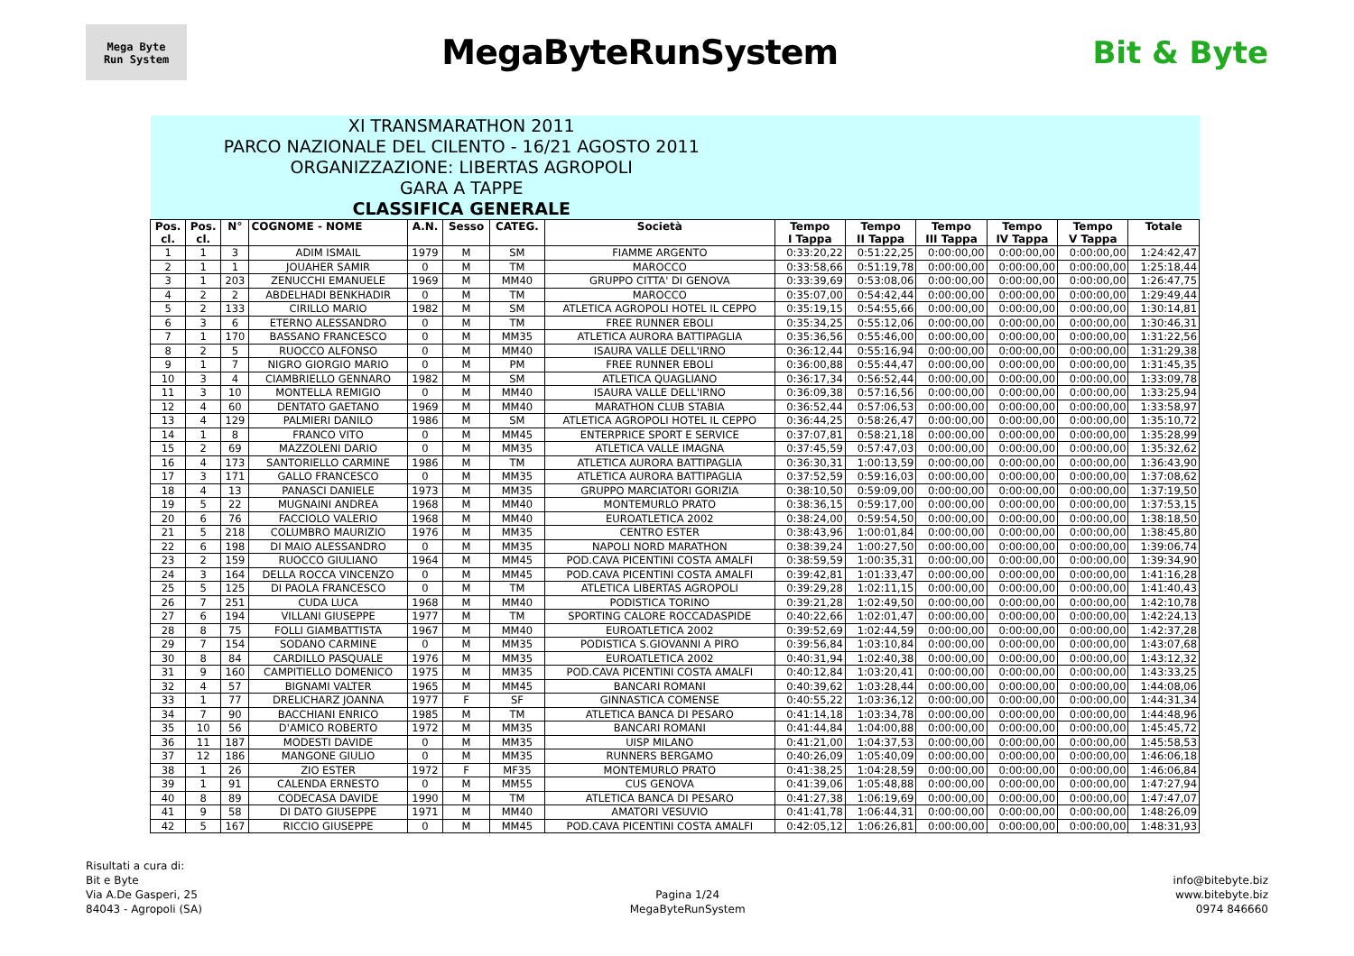Mega Byte
Run System
MegaByteRunSystem Bit & Byte
| XI TRANSMARATHON 2011 PARCO NAZIONALE DEL CILENTO - 16/21 AGOSTO 2011 ORGANIZZAZIONE: LIBERTAS AGROPOLI GARA A TAPPE CLASSIFICA GENERALE | | | | | | | | | | | | | |
| Pos. cl. | Pos. cl. | N° | COGNOME - NOME | A.N. | Sesso | CATEG. | Società | Tempo I Tappa | Tempo II Tappa | Tempo III Tappa | Tempo IV Tappa | Tempo V Tappa | Totale |
| 1 | 1 | 3 | ADIM ISMAIL | 1979 | M | SM | FIAMME ARGENTO | 0:33:20,22 | 0:51:22,25 | 0:00:00,00 | 0:00:00,00 | 0:00:00,00 | 1:24:42,47 |
| 2 | 1 | 1 | JOUAHER SAMIR | 0 | M | TM | MAROCCO | 0:33:58,66 | 0:51:19,78 | 0:00:00,00 | 0:00:00,00 | 0:00:00,00 | 1:25:18,44 |
| 3 | 1 | 203 | ZENUCCHI EMANUELE | 1969 | M | MM40 | GRUPPO CITTA' DI GENOVA | 0:33:39,69 | 0:53:08,06 | 0:00:00,00 | 0:00:00,00 | 0:00:00,00 | 1:26:47,75 |
| 4 | 2 | 2 | ABDELHADI BENKHADIR | 0 | M | TM | MAROCCO | 0:35:07,00 | 0:54:42,44 | 0:00:00,00 | 0:00:00,00 | 0:00:00,00 | 1:29:49,44 |
| 5 | 2 | 133 | CIRILLO MARIO | 1982 | M | SM | ATLETICA AGROPOLI HOTEL IL CEPPO | 0:35:19,15 | 0:54:55,66 | 0:00:00,00 | 0:00:00,00 | 0:00:00,00 | 1:30:14,81 |
| 6 | 3 | 6 | ETERNO ALESSANDRO | 0 | M | TM | FREE RUNNER EBOLI | 0:35:34,25 | 0:55:12,06 | 0:00:00,00 | 0:00:00,00 | 0:00:00,00 | 1:30:46,31 |
| 7 | 1 | 170 | BASSANO FRANCESCO | 0 | M | MM35 | ATLETICA AURORA BATTIPAGLIA | 0:35:36,56 | 0:55:46,00 | 0:00:00,00 | 0:00:00,00 | 0:00:00,00 | 1:31:22,56 |
| 8 | 2 | 5 | RUOCCO ALFONSO | 0 | M | MM40 | ISAURA VALLE DELL'IRNO | 0:36:12,44 | 0:55:16,94 | 0:00:00,00 | 0:00:00,00 | 0:00:00,00 | 1:31:29,38 |
| 9 | 1 | 7 | NIGRO GIORGIO MARIO | 0 | M | PM | FREE RUNNER EBOLI | 0:36:00,88 | 0:55:44,47 | 0:00:00,00 | 0:00:00,00 | 0:00:00,00 | 1:31:45,35 |
| 10 | 3 | 4 | CIAMBRIELLO GENNARO | 1982 | M | SM | ATLETICA QUAGLIANO | 0:36:17,34 | 0:56:52,44 | 0:00:00,00 | 0:00:00,00 | 0:00:00,00 | 1:33:09,78 |
| 11 | 3 | 10 | MONTELLA REMIGIO | 0 | M | MM40 | ISAURA VALLE DELL'IRNO | 0:36:09,38 | 0:57:16,56 | 0:00:00,00 | 0:00:00,00 | 0:00:00,00 | 1:33:25,94 |
| 12 | 4 | 60 | DENTATO GAETANO | 1969 | M | MM40 | MARATHON CLUB STABIA | 0:36:52,44 | 0:57:06,53 | 0:00:00,00 | 0:00:00,00 | 0:00:00,00 | 1:33:58,97 |
| 13 | 4 | 129 | PALMIERI DANILO | 1986 | M | SM | ATLETICA AGROPOLI HOTEL IL CEPPO | 0:36:44,25 | 0:58:26,47 | 0:00:00,00 | 0:00:00,00 | 0:00:00,00 | 1:35:10,72 |
| 14 | 1 | 8 | FRANCO VITO | 0 | M | MM45 | ENTERPRICE SPORT E SERVICE | 0:37:07,81 | 0:58:21,18 | 0:00:00,00 | 0:00:00,00 | 0:00:00,00 | 1:35:28,99 |
| 15 | 2 | 69 | MAZZOLENI DARIO | 0 | M | MM35 | ATLETICA VALLE IMAGNA | 0:37:45,59 | 0:57:47,03 | 0:00:00,00 | 0:00:00,00 | 0:00:00,00 | 1:35:32,62 |
| 16 | 4 | 173 | SANTORIELLO CARMINE | 1986 | M | TM | ATLETICA AURORA BATTIPAGLIA | 0:36:30,31 | 1:00:13,59 | 0:00:00,00 | 0:00:00,00 | 0:00:00,00 | 1:36:43,90 |
| 17 | 3 | 171 | GALLO FRANCESCO | 0 | M | MM35 | ATLETICA AURORA BATTIPAGLIA | 0:37:52,59 | 0:59:16,03 | 0:00:00,00 | 0:00:00,00 | 0:00:00,00 | 1:37:08,62 |
| 18 | 4 | 13 | PANASCI DANIELE | 1973 | M | MM35 | GRUPPO MARCIATORI GORIZIA | 0:38:10,50 | 0:59:09,00 | 0:00:00,00 | 0:00:00,00 | 0:00:00,00 | 1:37:19,50 |
| 19 | 5 | 22 | MUGNAINI ANDREA | 1968 | M | MM40 | MONTEMURLO PRATO | 0:38:36,15 | 0:59:17,00 | 0:00:00,00 | 0:00:00,00 | 0:00:00,00 | 1:37:53,15 |
| 20 | 6 | 76 | FACCIOLO VALERIO | 1968 | M | MM40 | EUROATLETICA 2002 | 0:38:24,00 | 0:59:54,50 | 0:00:00,00 | 0:00:00,00 | 0:00:00,00 | 1:38:18,50 |
| 21 | 5 | 218 | COLUMBRO MAURIZIO | 1976 | M | MM35 | CENTRO ESTER | 0:38:43,96 | 1:00:01,84 | 0:00:00,00 | 0:00:00,00 | 0:00:00,00 | 1:38:45,80 |
| 22 | 6 | 198 | DI MAIO ALESSANDRO | 0 | M | MM35 | NAPOLI NORD MARATHON | 0:38:39,24 | 1:00:27,50 | 0:00:00,00 | 0:00:00,00 | 0:00:00,00 | 1:39:06,74 |
| 23 | 2 | 159 | RUOCCO GIULIANO | 1964 | M | MM45 | POD.CAVA PICENTINI COSTA AMALFI | 0:38:59,59 | 1:00:35,31 | 0:00:00,00 | 0:00:00,00 | 0:00:00,00 | 1:39:34,90 |
| 24 | 3 | 164 | DELLA ROCCA VINCENZO | 0 | M | MM45 | POD.CAVA PICENTINI COSTA AMALFI | 0:39:42,81 | 1:01:33,47 | 0:00:00,00 | 0:00:00,00 | 0:00:00,00 | 1:41:16,28 |
| 25 | 5 | 125 | DI PAOLA FRANCESCO | 0 | M | TM | ATLETICA LIBERTAS AGROPOLI | 0:39:29,28 | 1:02:11,15 | 0:00:00,00 | 0:00:00,00 | 0:00:00,00 | 1:41:40,43 |
| 26 | 7 | 251 | CUDA LUCA | 1968 | M | MM40 | PODISTICA TORINO | 0:39:21,28 | 1:02:49,50 | 0:00:00,00 | 0:00:00,00 | 0:00:00,00 | 1:42:10,78 |
| 27 | 6 | 194 | VILLANI GIUSEPPE | 1977 | M | TM | SPORTING CALORE ROCCADASPIDE | 0:40:22,66 | 1:02:01,47 | 0:00:00,00 | 0:00:00,00 | 0:00:00,00 | 1:42:24,13 |
| 28 | 8 | 75 | FOLLI GIAMBATTISTA | 1967 | M | MM40 | EUROATLETICA 2002 | 0:39:52,69 | 1:02:44,59 | 0:00:00,00 | 0:00:00,00 | 0:00:00,00 | 1:42:37,28 |
| 29 | 7 | 154 | SODANO CARMINE | 0 | M | MM35 | PODISTICA S.GIOVANNI A PIRO | 0:39:56,84 | 1:03:10,84 | 0:00:00,00 | 0:00:00,00 | 0:00:00,00 | 1:43:07,68 |
| 30 | 8 | 84 | CARDILLO PASQUALE | 1976 | M | MM35 | EUROATLETICA 2002 | 0:40:31,94 | 1:02:40,38 | 0:00:00,00 | 0:00:00,00 | 0:00:00,00 | 1:43:12,32 |
| 31 | 9 | 160 | CAMPITIELLO DOMENICO | 1975 | M | MM35 | POD.CAVA PICENTINI COSTA AMALFI | 0:40:12,84 | 1:03:20,41 | 0:00:00,00 | 0:00:00,00 | 0:00:00,00 | 1:43:33,25 |
| 32 | 4 | 57 | BIGNAMI VALTER | 1965 | M | MM45 | BANCARI ROMANI | 0:40:39,62 | 1:03:28,44 | 0:00:00,00 | 0:00:00,00 | 0:00:00,00 | 1:44:08,06 |
| 33 | 1 | 77 | DRELICHARZ JOANNA | 1977 | F | SF | GINNASTICA COMENSE | 0:40:55,22 | 1:03:36,12 | 0:00:00,00 | 0:00:00,00 | 0:00:00,00 | 1:44:31,34 |
| 34 | 7 | 90 | BACCHIANI ENRICO | 1985 | M | TM | ATLETICA BANCA DI PESARO | 0:41:14,18 | 1:03:34,78 | 0:00:00,00 | 0:00:00,00 | 0:00:00,00 | 1:44:48,96 |
| 35 | 10 | 56 | D'AMICO ROBERTO | 1972 | M | MM35 | BANCARI ROMANI | 0:41:44,84 | 1:04:00,88 | 0:00:00,00 | 0:00:00,00 | 0:00:00,00 | 1:45:45,72 |
| 36 | 11 | 187 | MODESTI DAVIDE | 0 | M | MM35 | UISP MILANO | 0:41:21,00 | 1:04:37,53 | 0:00:00,00 | 0:00:00,00 | 0:00:00,00 | 1:45:58,53 |
| 37 | 12 | 186 | MANGONE GIULIO | 0 | M | MM35 | RUNNERS BERGAMO | 0:40:26,09 | 1:05:40,09 | 0:00:00,00 | 0:00:00,00 | 0:00:00,00 | 1:46:06,18 |
| 38 | 1 | 26 | ZIO ESTER | 1972 | F | MF35 | MONTEMURLO PRATO | 0:41:38,25 | 1:04:28,59 | 0:00:00,00 | 0:00:00,00 | 0:00:00,00 | 1:46:06,84 |
| 39 | 1 | 91 | CALENDA ERNESTO | 0 | M | MM55 | CUS GENOVA | 0:41:39,06 | 1:05:48,88 | 0:00:00,00 | 0:00:00,00 | 0:00:00,00 | 1:47:27,94 |
| 40 | 8 | 89 | CODECASA DAVIDE | 1990 | M | TM | ATLETICA BANCA DI PESARO | 0:41:27,38 | 1:06:19,69 | 0:00:00,00 | 0:00:00,00 | 0:00:00,00 | 1:47:47,07 |
| 41 | 9 | 58 | DI DATO GIUSEPPE | 1971 | M | MM40 | AMATORI VESUVIO | 0:41:41,78 | 1:06:44,31 | 0:00:00,00 | 0:00:00,00 | 0:00:00,00 | 1:48:26,09 |
| 42 | 5 | 167 | RICCIO GIUSEPPE | 0 | M | MM45 | POD.CAVA PICENTINI COSTA AMALFI | 0:42:05,12 | 1:06:26,81 | 0:00:00,00 | 0:00:00,00 | 0:00:00,00 | 1:48:31,93 |
Risultati a cura di:
Bit e Byte
Via A.De Gasperi, 25
84043 - Agropoli (SA)
Pagina 1/24
MegaByteRunSystem
info@bitebyte.biz
www.bitebyte.biz
0974 846660